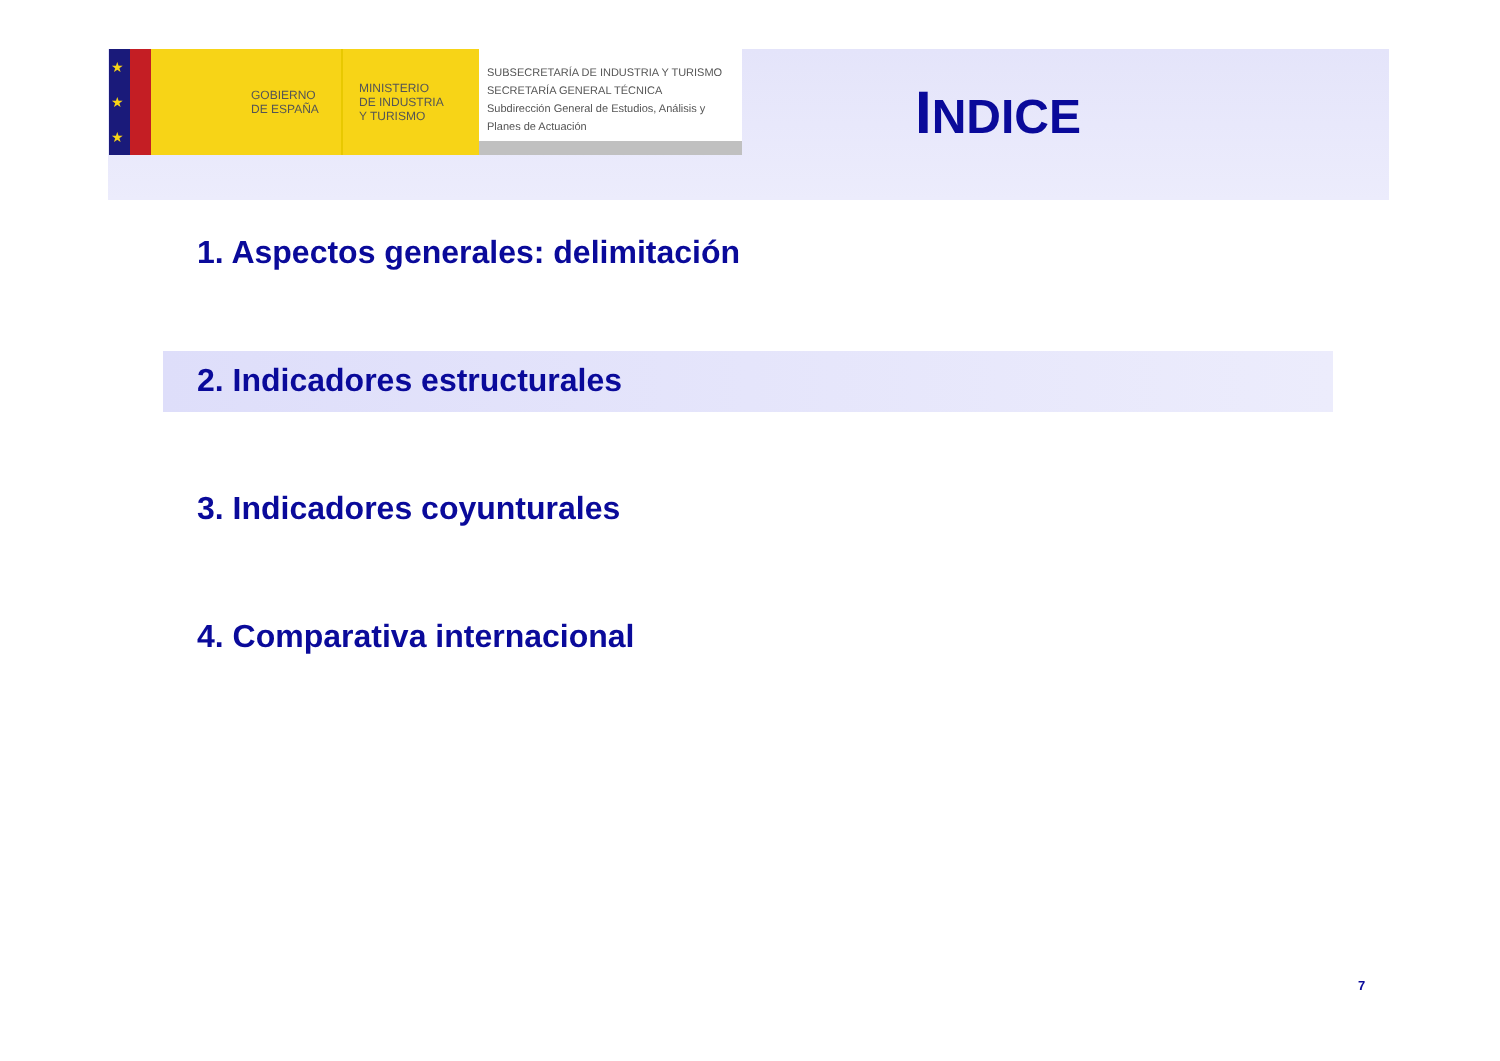★
★
★
GOBIERNO
DE ESPAÑA
MINISTERIO
DE INDUSTRIA
Y TURISMO
SUBSECRETARÍA DE INDUSTRIA Y TURISMO
SECRETARÍA GENERAL TÉCNICA
Subdirección General de Estudios, Análisis y Planes de Actuación
INDICE
1. Aspectos generales: delimitación
2. Indicadores estructurales
3. Indicadores coyunturales
4. Comparativa internacional
7